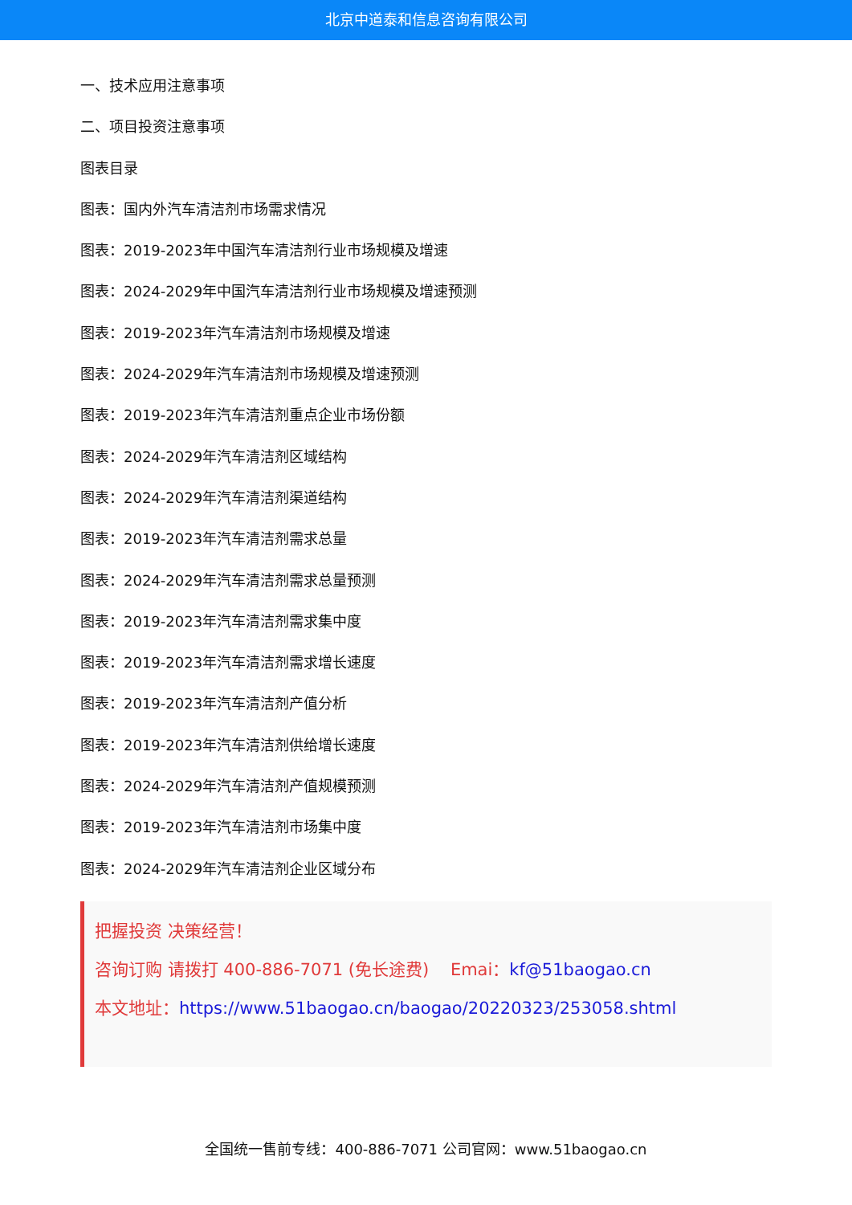北京中道泰和信息咨询有限公司
一、技术应用注意事项
二、项目投资注意事项
图表目录
图表：国内外汽车清洁剂市场需求情况
图表：2019-2023年中国汽车清洁剂行业市场规模及增速
图表：2024-2029年中国汽车清洁剂行业市场规模及增速预测
图表：2019-2023年汽车清洁剂市场规模及增速
图表：2024-2029年汽车清洁剂市场规模及增速预测
图表：2019-2023年汽车清洁剂重点企业市场份额
图表：2024-2029年汽车清洁剂区域结构
图表：2024-2029年汽车清洁剂渠道结构
图表：2019-2023年汽车清洁剂需求总量
图表：2024-2029年汽车清洁剂需求总量预测
图表：2019-2023年汽车清洁剂需求集中度
图表：2019-2023年汽车清洁剂需求增长速度
图表：2019-2023年汽车清洁剂产值分析
图表：2019-2023年汽车清洁剂供给增长速度
图表：2024-2029年汽车清洁剂产值规模预测
图表：2019-2023年汽车清洁剂市场集中度
图表：2024-2029年汽车清洁剂企业区域分布
把握投资 决策经营！
咨询订购 请拨打 400-886-7071 (免长途费) Emai：kf@51baogao.cn
本文地址：https://www.51baogao.cn/baogao/20220323/253058.shtml
全国统一售前专线：400-886-7071 公司官网：www.51baogao.cn